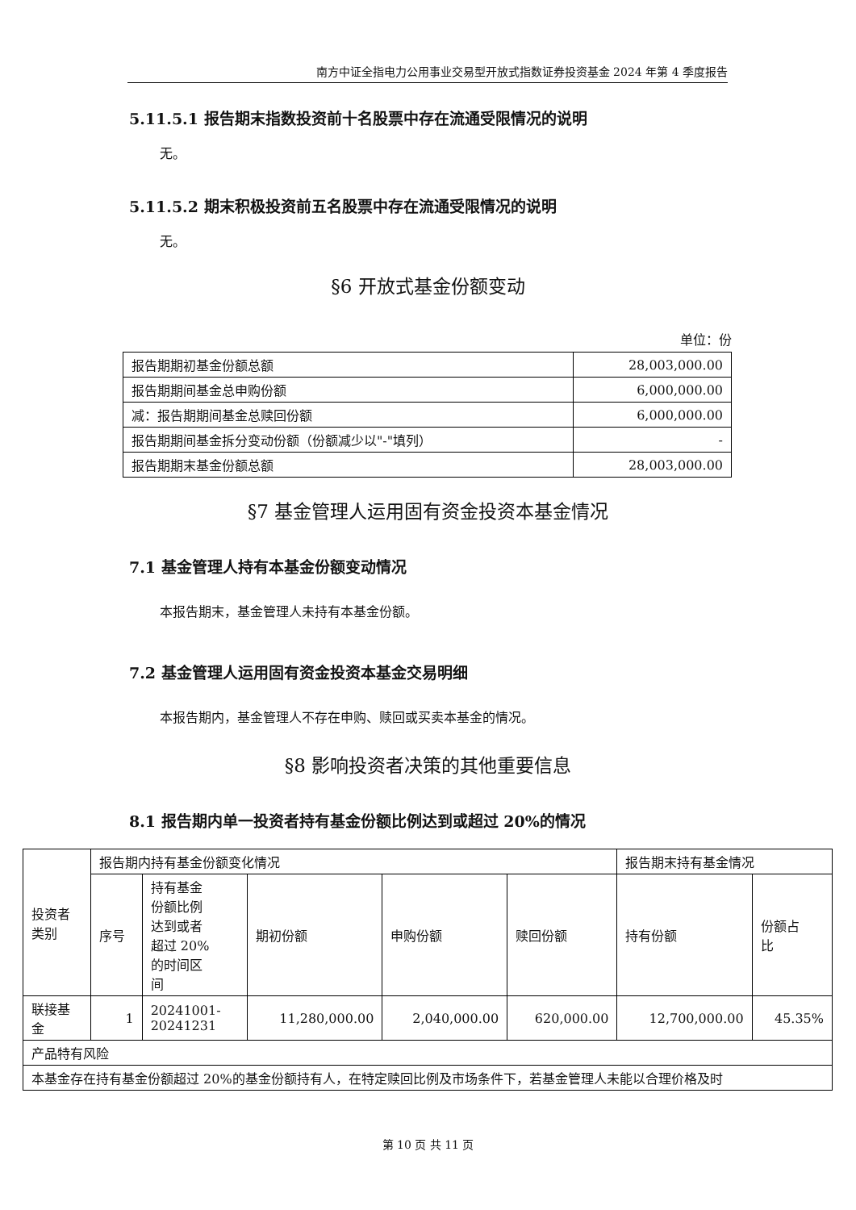南方中证全指电力公用事业交易型开放式指数证券投资基金 2024 年第 4 季度报告
5.11.5.1 报告期末指数投资前十名股票中存在流通受限情况的说明
无。
5.11.5.2 期末积极投资前五名股票中存在流通受限情况的说明
无。
§6 开放式基金份额变动
单位：份
| 报告期期初基金份额总额 | 28,003,000.00 |
| 报告期期间基金总申购份额 | 6,000,000.00 |
| 减：报告期期间基金总赎回份额 | 6,000,000.00 |
| 报告期期间基金拆分变动份额（份额减少以"-"填列） | - |
| 报告期期末基金份额总额 | 28,003,000.00 |
§7 基金管理人运用固有资金投资本基金情况
7.1 基金管理人持有本基金份额变动情况
本报告期末，基金管理人未持有本基金份额。
7.2 基金管理人运用固有资金投资本基金交易明细
本报告期内，基金管理人不存在申购、赎回或买卖本基金的情况。
§8 影响投资者决策的其他重要信息
8.1 报告期内单一投资者持有基金份额比例达到或超过 20%的情况
| 投资者 类别 | 报告期内持有基金份额变化情况 | | | | | 报告期末持有基金情况 | |
| | 序号 | 持有基金 份额比例 达到或者 超过 20% 的时间区 间 | 期初份额 | 申购份额 | 赎回份额 | 持有份额 | 份额占 比 |
| 联接基 金 | 1 | 20241001- 20241231 | 11,280,000.00 | 2,040,000.00 | 620,000.00 | 12,700,000.00 | 45.35% |
| 产品特有风险 | | | | | | | |
| 本基金存在持有基金份额超过 20%的基金份额持有人，在特定赎回比例及市场条件下，若基金管理人未能以合理价格及时 | | | | | | | |
第 10 页 共 11 页